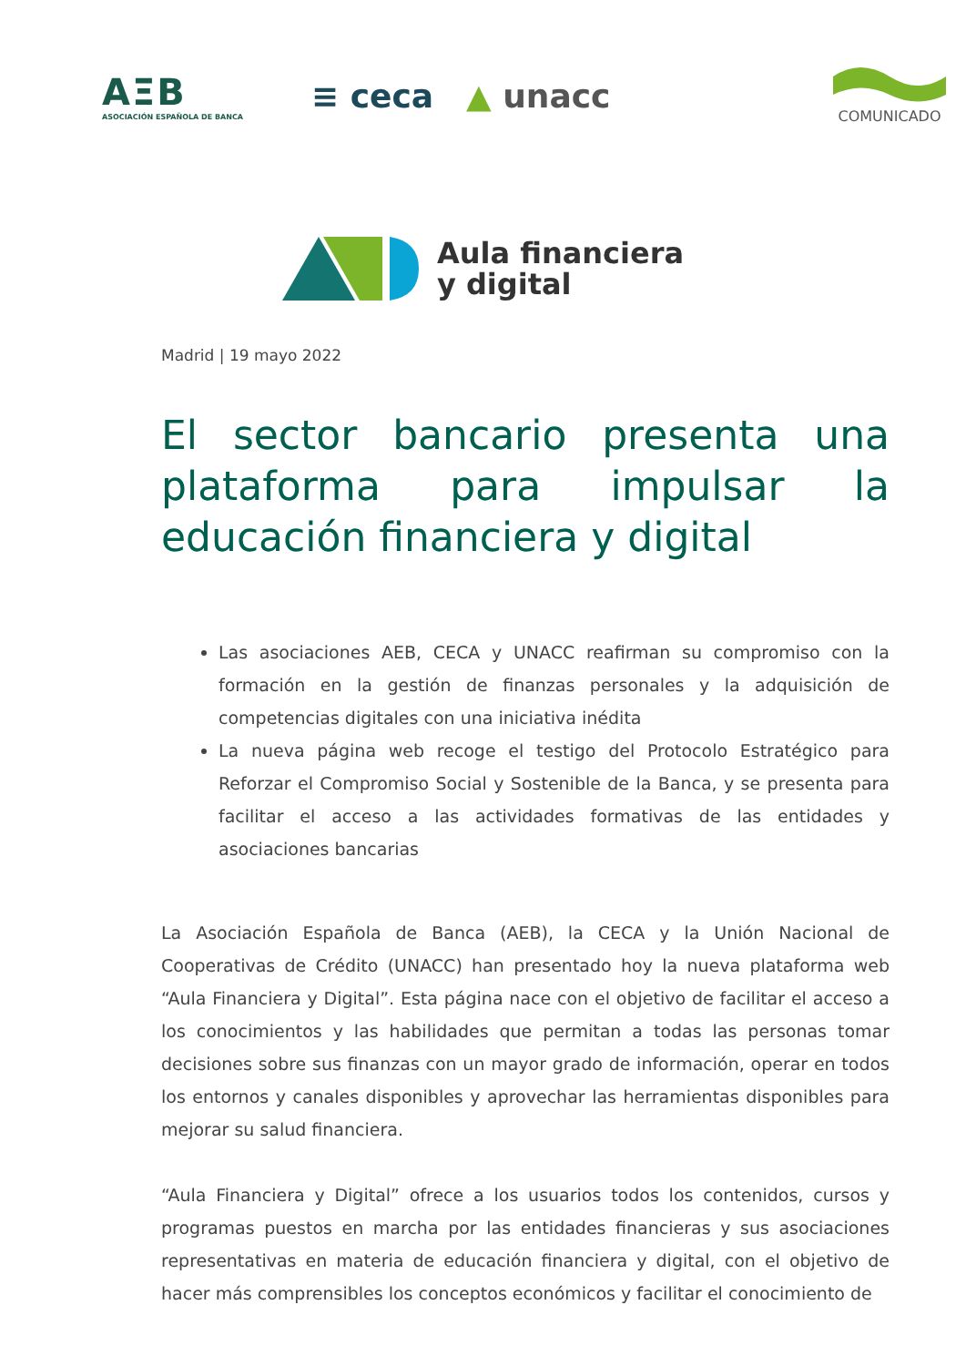AΞB
ASOCIACIÓN ESPAÑOLA DE BANCA
≡ ceca ▲ unacc
COMUNICADO
Aula financiera
y digital
Madrid | 19 mayo 2022
El sector bancario presenta una plataforma para impulsar la educación financiera y digital
Las asociaciones AEB, CECA y UNACC reafirman su compromiso con la formación en la gestión de finanzas personales y la adquisición de competencias digitales con una iniciativa inédita
La nueva página web recoge el testigo del Protocolo Estratégico para Reforzar el Compromiso Social y Sostenible de la Banca, y se presenta para facilitar el acceso a las actividades formativas de las entidades y asociaciones bancarias
La Asociación Española de Banca (AEB), la CECA y la Unión Nacional de Cooperativas de Crédito (UNACC) han presentado hoy la nueva plataforma web “Aula Financiera y Digital”. Esta página nace con el objetivo de facilitar el acceso a los conocimientos y las habilidades que permitan a todas las personas tomar decisiones sobre sus finanzas con un mayor grado de información, operar en todos los entornos y canales disponibles y aprovechar las herramientas disponibles para mejorar su salud financiera.
“Aula Financiera y Digital” ofrece a los usuarios todos los contenidos, cursos y programas puestos en marcha por las entidades financieras y sus asociaciones representativas en materia de educación financiera y digital, con el objetivo de hacer más comprensibles los conceptos económicos y facilitar el conocimiento de